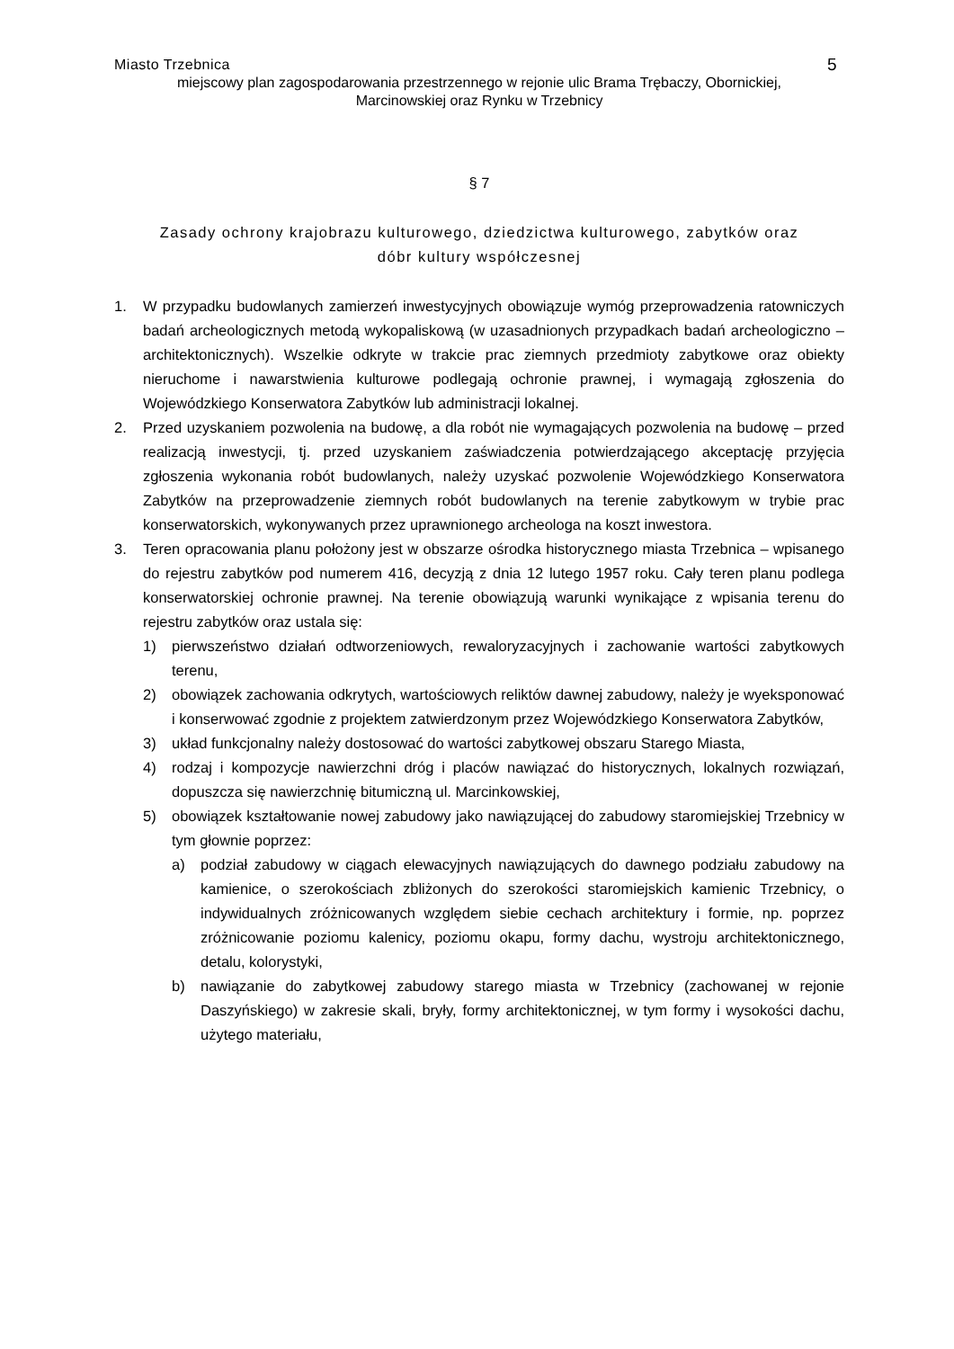Miasto Trzebnica 5
miejscowy plan zagospodarowania przestrzennego w rejonie ulic Brama Trębaczy, Obornickiej,
Marcinowskiej oraz Rynku w Trzebnicy
§ 7
Zasady ochrony krajobrazu kulturowego, dziedzictwa kulturowego, zabytków oraz
dóbr kultury współczesnej
1. W przypadku budowlanych zamierzeń inwestycyjnych obowiązuje wymóg przeprowadzenia ratowniczych badań archeologicznych metodą wykopaliskową (w uzasadnionych przypadkach badań archeologiczno – architektonicznych). Wszelkie odkryte w trakcie prac ziemnych przedmioty zabytkowe oraz obiekty nieruchome i nawarstwienia kulturowe podlegają ochronie prawnej, i wymagają zgłoszenia do Wojewódzkiego Konserwatora Zabytków lub administracji lokalnej.
2. Przed uzyskaniem pozwolenia na budowę, a dla robót nie wymagających pozwolenia na budowę – przed realizacją inwestycji, tj. przed uzyskaniem zaświadczenia potwierdzającego akceptację przyjęcia zgłoszenia wykonania robót budowlanych, należy uzyskać pozwolenie Wojewódzkiego Konserwatora Zabytków na przeprowadzenie ziemnych robót budowlanych na terenie zabytkowym w trybie prac konserwatorskich, wykonywanych przez uprawnionego archeologa na koszt inwestora.
3. Teren opracowania planu położony jest w obszarze ośrodka historycznego miasta Trzebnica – wpisanego do rejestru zabytków pod numerem 416, decyzją z dnia 12 lutego 1957 roku. Cały teren planu podlega konserwatorskiej ochronie prawnej. Na terenie obowiązują warunki wynikające z wpisania terenu do rejestru zabytków oraz ustala się:
1) pierwszeństwo działań odtworzeniowych, rewaloryzacyjnych i zachowanie wartości zabytkowych terenu,
2) obowiązek zachowania odkrytych, wartościowych reliktów dawnej zabudowy, należy je wyeksponować i konserwować zgodnie z projektem zatwierdzonym przez Wojewódzkiego Konserwatora Zabytków,
3) układ funkcjonalny należy dostosować do wartości zabytkowej obszaru Starego Miasta,
4) rodzaj i kompozycje nawierzchni dróg i placów nawiązać do historycznych, lokalnych rozwiązań, dopuszcza się nawierzchnię bitumiczną ul. Marcinkowskiej,
5) obowiązek kształtowanie nowej zabudowy jako nawiązującej do zabudowy staromiejskiej Trzebnicy w tym głownie poprzez:
a) podział zabudowy w ciągach elewacyjnych nawiązujących do dawnego podziału zabudowy na kamienice, o szerokościach zbliżonych do szerokości staromiejskich kamienic Trzebnicy, o indywidualnych zróżnicowanych względem siebie cechach architektury i formie, np. poprzez zróżnicowanie poziomu kalenicy, poziomu okapu, formy dachu, wystroju architektonicznego, detalu, kolorystyki,
b) nawiązanie do zabytkowej zabudowy starego miasta w Trzebnicy (zachowanej w rejonie Daszyńskiego) w zakresie skali, bryły, formy architektonicznej, w tym formy i wysokości dachu, użytego materiału,